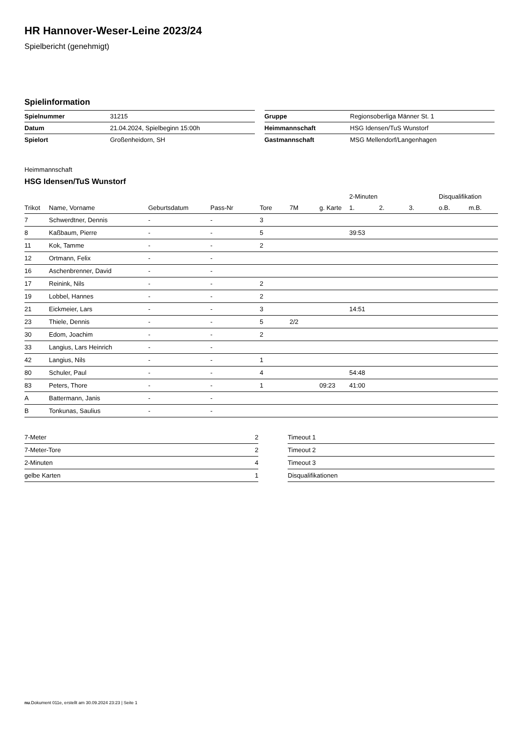HR Hannover-Weser-Leine 2023/24
Spielbericht (genehmigt)
Spielinformation
| Spielnummer | 31215 |
| Datum | 21.04.2024, Spielbeginn 15:00h |
| Spielort | Großenheidorn, SH |
| Gruppe | Regionsoberliga Männer St. 1 |
| Heimmannschaft | HSG Idensen/TuS Wunstorf |
| Gastmannschaft | MSG Mellendorf/Langenhagen |
Heimmannschaft
HSG Idensen/TuS Wunstorf
| | | | | | | | 2-Minuten | | | Disqualifikation | |
| --- | --- | --- | --- | --- | --- | --- | --- | --- | --- | --- | --- |
| Trikot | Name, Vorname | Geburtsdatum | Pass-Nr | Tore | 7M | g. Karte | 1. | 2. | 3. | o.B. | m.B. |
| 7 | Schwerdtner, Dennis | - | - | 3 | | | | | | | |
| 8 | Kaßbaum, Pierre | - | - | 5 | | | 39:53 | | | | |
| 11 | Kok, Tamme | - | - | 2 | | | | | | | |
| 12 | Ortmann, Felix | - | - | | | | | | | | |
| 16 | Aschenbrenner, David | - | - | | | | | | | | |
| 17 | Reinink, Nils | - | - | 2 | | | | | | | |
| 19 | Lobbel, Hannes | - | - | 2 | | | | | | | |
| 21 | Eickmeier, Lars | - | - | 3 | | | 14:51 | | | | |
| 23 | Thiele, Dennis | - | - | 5 | 2/2 | | | | | | |
| 30 | Edom, Joachim | - | - | 2 | | | | | | | |
| 33 | Langius, Lars Heinrich | - | - | | | | | | | | |
| 42 | Langius, Nils | - | - | 1 | | | | | | | |
| 80 | Schuler, Paul | - | - | 4 | | | 54:48 | | | | |
| 83 | Peters, Thore | - | - | 1 | | 09:23 | 41:00 | | | | |
| A | Battermann, Janis | - | - | | | | | | | | |
| B | Tonkunas, Saulius | - | - | | | | | | | | |
| 7-Meter | 2 |
| 7-Meter-Tore | 2 |
| 2-Minuten | 4 |
| gelbe Karten | 1 |
| Timeout 1 |
| Timeout 2 |
| Timeout 3 |
| Disqualifikationen |
nu.Dokument 011e, erstellt am 30.09.2024 23:23 | Seite 1